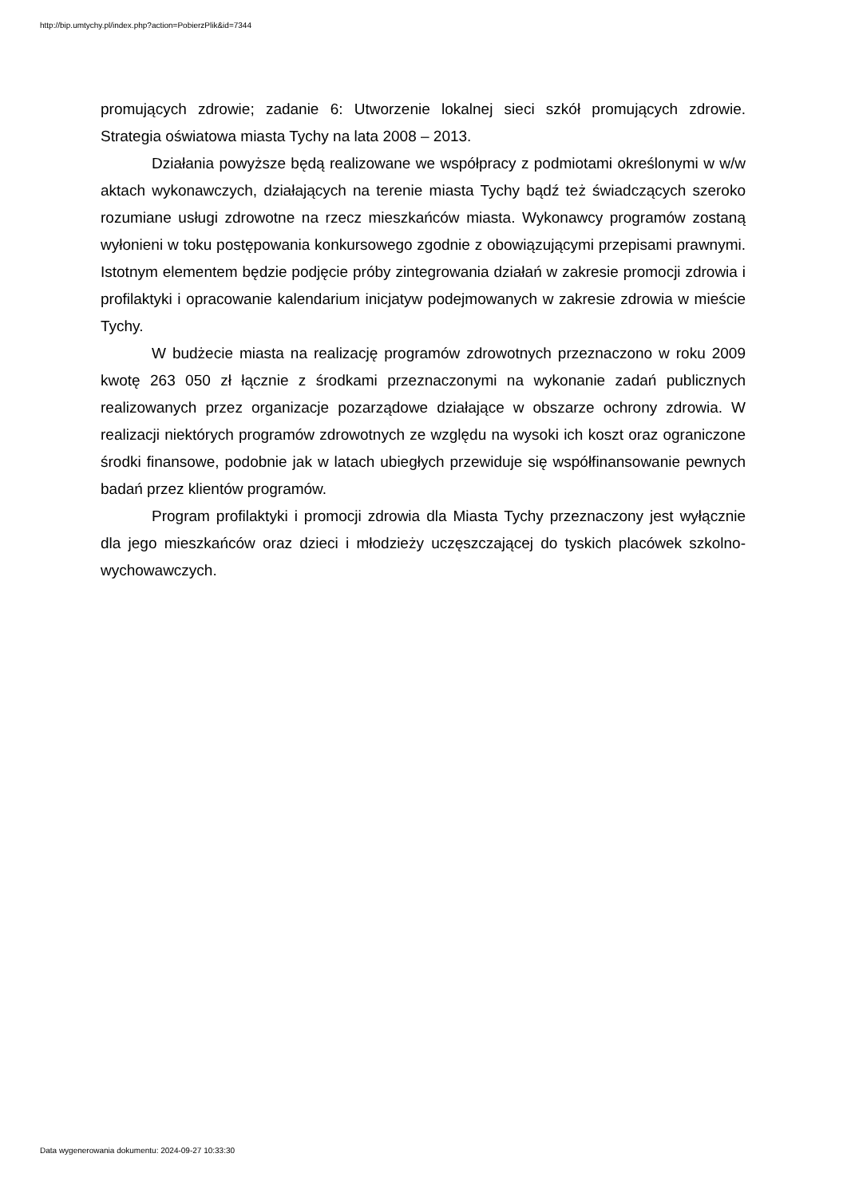http://bip.umtychy.pl/index.php?action=PobierzPlik&id=7344
promujących zdrowie; zadanie 6: Utworzenie lokalnej sieci szkół promujących zdrowie. Strategia oświatowa miasta Tychy na lata 2008 – 2013.
Działania powyższe będą realizowane we współpracy z podmiotami określonymi w w/w aktach wykonawczych, działających na terenie miasta Tychy bądź też świadczących szeroko rozumiane usługi zdrowotne na rzecz mieszkańców miasta. Wykonawcy programów zostaną wyłonieni w toku postępowania konkursowego zgodnie z obowiązującymi przepisami prawnymi. Istotnym elementem będzie podjęcie próby zintegrowania działań w zakresie promocji zdrowia i profilaktyki i opracowanie kalendarium inicjatyw podejmowanych w zakresie zdrowia w mieście Tychy.
W budżecie miasta na realizację programów zdrowotnych przeznaczono w roku 2009 kwotę 263 050 zł łącznie z środkami przeznaczonymi na wykonanie zadań publicznych realizowanych przez organizacje pozarządowe działające w obszarze ochrony zdrowia. W realizacji niektórych programów zdrowotnych ze względu na wysoki ich koszt oraz ograniczone środki finansowe, podobnie jak w latach ubiegłych przewiduje się współfinansowanie pewnych badań przez klientów programów.
Program profilaktyki i promocji zdrowia dla Miasta Tychy przeznaczony jest wyłącznie dla jego mieszkańców oraz dzieci i młodzieży uczęszczającej do tyskich placówek szkolno-wychowawczych.
Data wygenerowania dokumentu: 2024-09-27 10:33:30